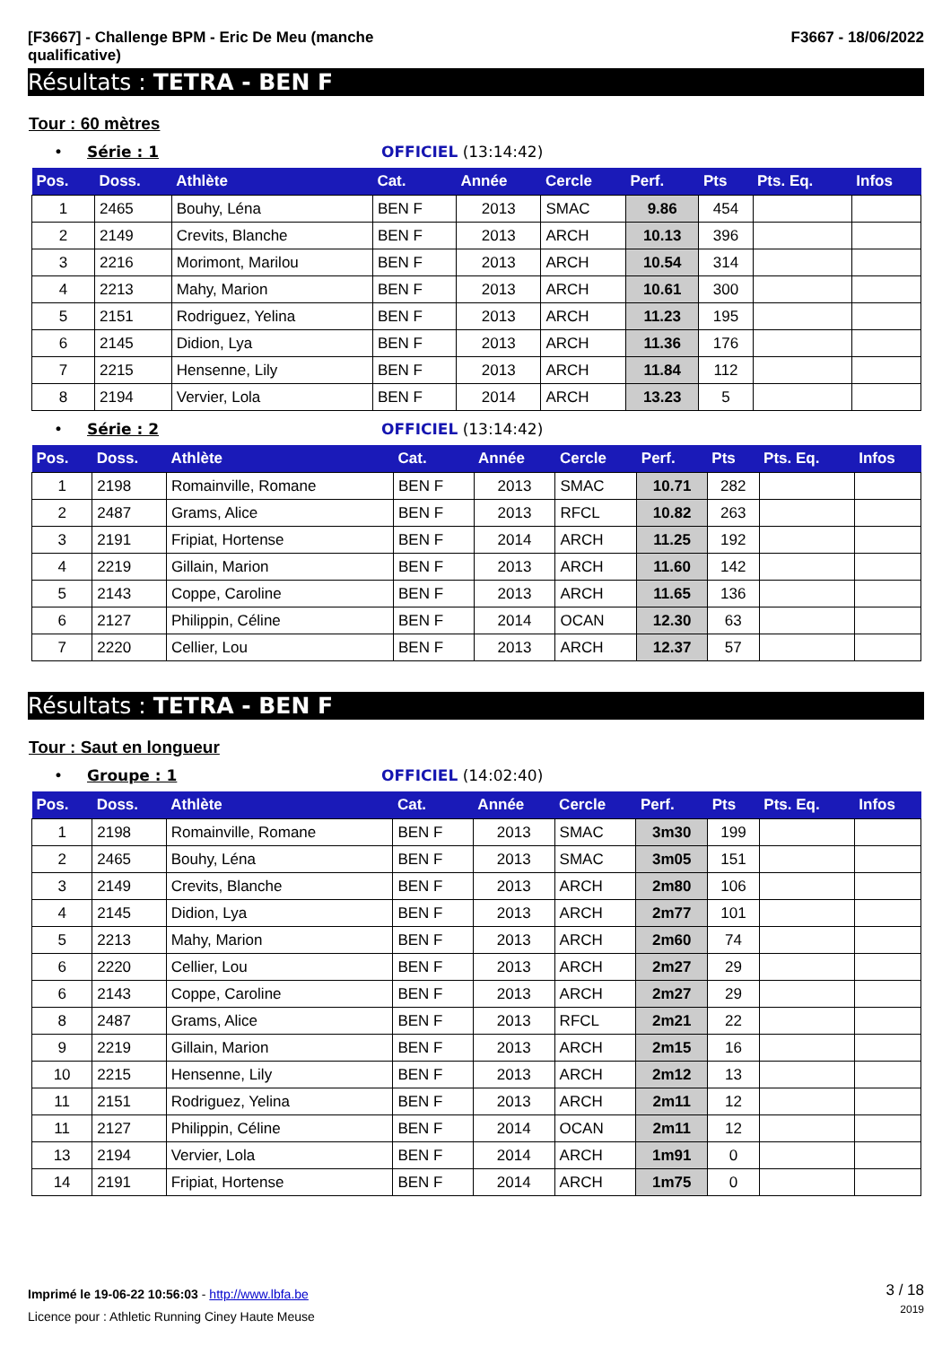[F3667] - Challenge BPM - Eric De Meu (manche
qualificative)
F3667 - 18/06/2022
Résultats : TETRA - BEN F
Tour : 60 mètres
• Série : 1 OFFICIEL (13:14:42)
| Pos. | Doss. | Athlète | Cat. | Année | Cercle | Perf. | Pts | Pts. Eq. | Infos |
| --- | --- | --- | --- | --- | --- | --- | --- | --- | --- |
| 1 | 2465 | Bouhy, Léna | BEN F | 2013 | SMAC | 9.86 | 454 | | |
| 2 | 2149 | Crevits, Blanche | BEN F | 2013 | ARCH | 10.13 | 396 | | |
| 3 | 2216 | Morimont, Marilou | BEN F | 2013 | ARCH | 10.54 | 314 | | |
| 4 | 2213 | Mahy, Marion | BEN F | 2013 | ARCH | 10.61 | 300 | | |
| 5 | 2151 | Rodriguez, Yelina | BEN F | 2013 | ARCH | 11.23 | 195 | | |
| 6 | 2145 | Didion, Lya | BEN F | 2013 | ARCH | 11.36 | 176 | | |
| 7 | 2215 | Hensenne, Lily | BEN F | 2013 | ARCH | 11.84 | 112 | | |
| 8 | 2194 | Vervier, Lola | BEN F | 2014 | ARCH | 13.23 | 5 | | |
• Série : 2 OFFICIEL (13:14:42)
| Pos. | Doss. | Athlète | Cat. | Année | Cercle | Perf. | Pts | Pts. Eq. | Infos |
| --- | --- | --- | --- | --- | --- | --- | --- | --- | --- |
| 1 | 2198 | Romainville, Romane | BEN F | 2013 | SMAC | 10.71 | 282 | | |
| 2 | 2487 | Grams, Alice | BEN F | 2013 | RFCL | 10.82 | 263 | | |
| 3 | 2191 | Fripiat, Hortense | BEN F | 2014 | ARCH | 11.25 | 192 | | |
| 4 | 2219 | Gillain, Marion | BEN F | 2013 | ARCH | 11.60 | 142 | | |
| 5 | 2143 | Coppe, Caroline | BEN F | 2013 | ARCH | 11.65 | 136 | | |
| 6 | 2127 | Philippin, Céline | BEN F | 2014 | OCAN | 12.30 | 63 | | |
| 7 | 2220 | Cellier, Lou | BEN F | 2013 | ARCH | 12.37 | 57 | | |
Résultats : TETRA - BEN F
Tour : Saut en longueur
• Groupe : 1 OFFICIEL (14:02:40)
| Pos. | Doss. | Athlète | Cat. | Année | Cercle | Perf. | Pts | Pts. Eq. | Infos |
| --- | --- | --- | --- | --- | --- | --- | --- | --- | --- |
| 1 | 2198 | Romainville, Romane | BEN F | 2013 | SMAC | 3m30 | 199 | | |
| 2 | 2465 | Bouhy, Léna | BEN F | 2013 | SMAC | 3m05 | 151 | | |
| 3 | 2149 | Crevits, Blanche | BEN F | 2013 | ARCH | 2m80 | 106 | | |
| 4 | 2145 | Didion, Lya | BEN F | 2013 | ARCH | 2m77 | 101 | | |
| 5 | 2213 | Mahy, Marion | BEN F | 2013 | ARCH | 2m60 | 74 | | |
| 6 | 2220 | Cellier, Lou | BEN F | 2013 | ARCH | 2m27 | 29 | | |
| 6 | 2143 | Coppe, Caroline | BEN F | 2013 | ARCH | 2m27 | 29 | | |
| 8 | 2487 | Grams, Alice | BEN F | 2013 | RFCL | 2m21 | 22 | | |
| 9 | 2219 | Gillain, Marion | BEN F | 2013 | ARCH | 2m15 | 16 | | |
| 10 | 2215 | Hensenne, Lily | BEN F | 2013 | ARCH | 2m12 | 13 | | |
| 11 | 2151 | Rodriguez, Yelina | BEN F | 2013 | ARCH | 2m11 | 12 | | |
| 11 | 2127 | Philippin, Céline | BEN F | 2014 | OCAN | 2m11 | 12 | | |
| 13 | 2194 | Vervier, Lola | BEN F | 2014 | ARCH | 1m91 | 0 | | |
| 14 | 2191 | Fripiat, Hortense | BEN F | 2014 | ARCH | 1m75 | 0 | | |
Imprimé le 19-06-22 10:56:03 - http://www.lbfa.be
Licence pour : Athletic Running Ciney Haute Meuse
3 / 18
2019